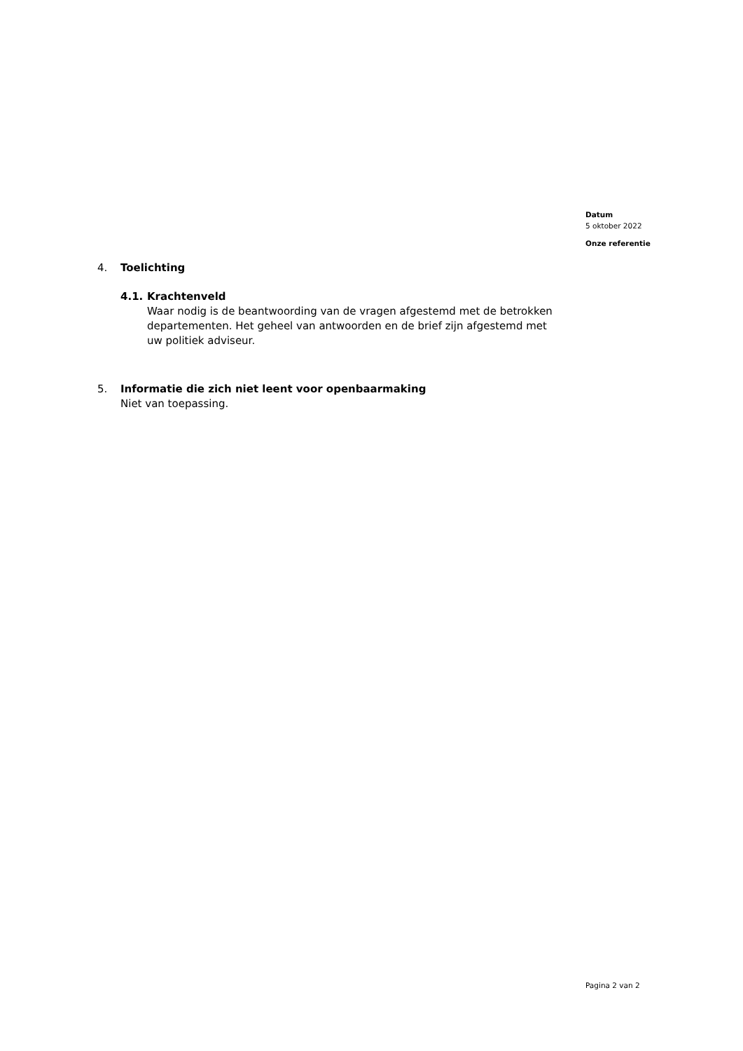Datum
5 oktober 2022
Onze referentie
4. Toelichting
4.1. Krachtenveld
Waar nodig is de beantwoording van de vragen afgestemd met de betrokken departementen. Het geheel van antwoorden en de brief zijn afgestemd met uw politiek adviseur.
5. Informatie die zich niet leent voor openbaarmaking
Niet van toepassing.
Pagina 2 van 2